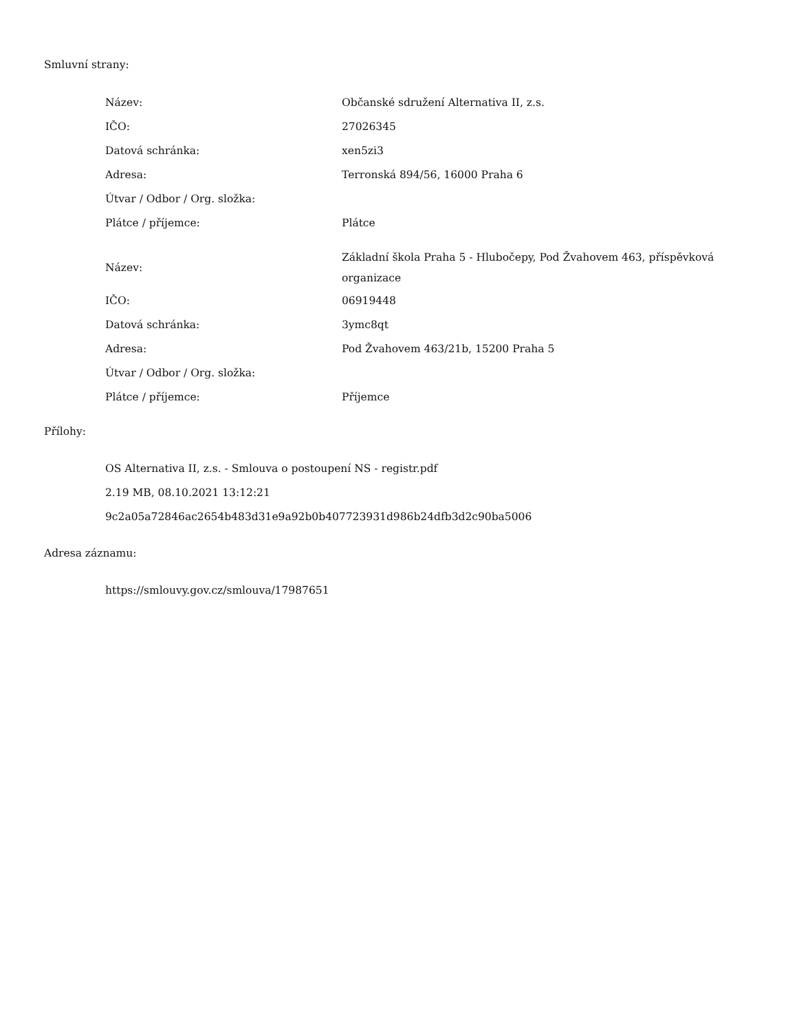Smluvní strany:
| Název: | Občanské sdružení Alternativa II, z.s. |
| IČO: | 27026345 |
| Datová schránka: | xen5zi3 |
| Adresa: | Terronská 894/56, 16000 Praha 6 |
| Útvar / Odbor / Org. složka: | |
| Plátce / příjemce: | Plátce |
| Název: | Základní škola Praha 5 - Hlubočepy, Pod Žvahovem 463, příspěvková organizace |
| IČO: | 06919448 |
| Datová schránka: | 3ymc8qt |
| Adresa: | Pod Žvahovem 463/21b, 15200 Praha 5 |
| Útvar / Odbor / Org. složka: | |
| Plátce / příjemce: | Příjemce |
Přílohy:
OS Alternativa II, z.s. - Smlouva o postoupení NS - registr.pdf
2.19 MB, 08.10.2021 13:12:21
9c2a05a72846ac2654b483d31e9a92b0b407723931d986b24dfb3d2c90ba5006
Adresa záznamu:
https://smlouvy.gov.cz/smlouva/17987651